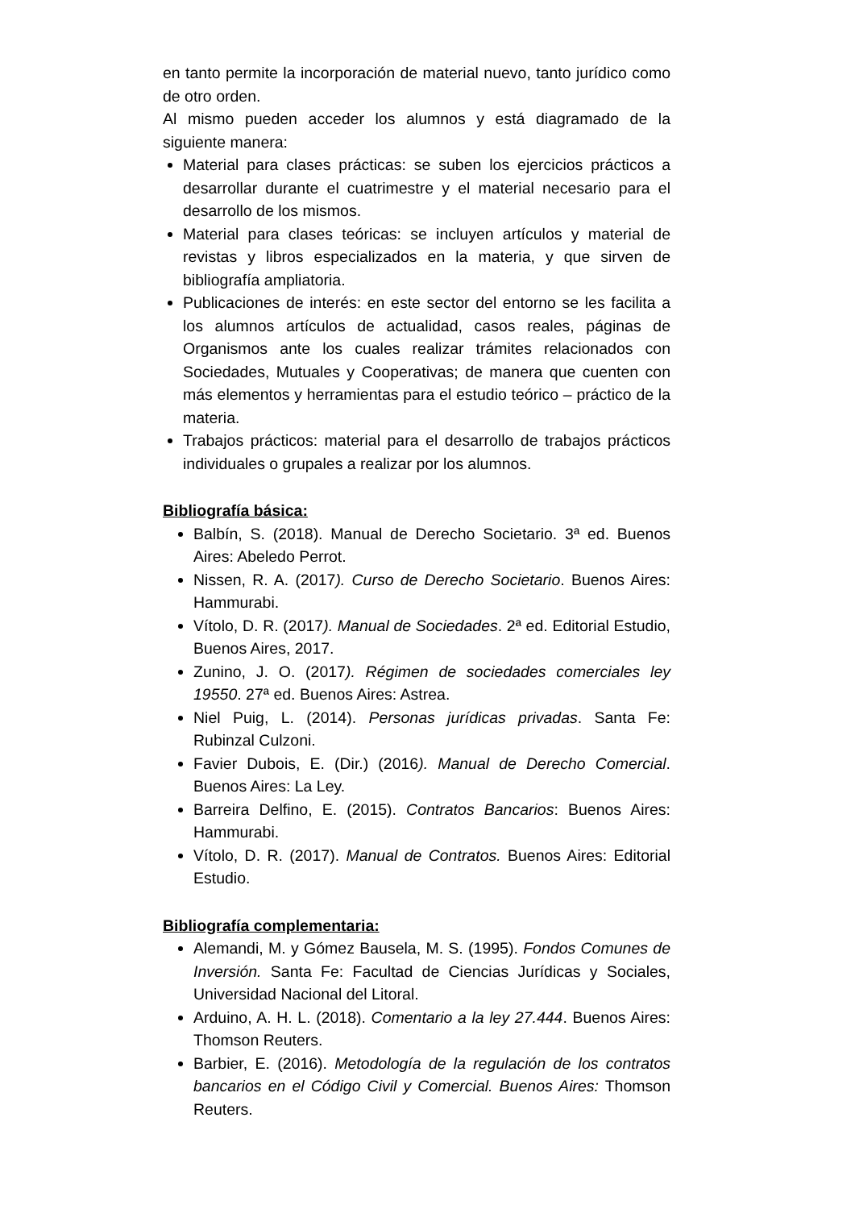en tanto permite la incorporación de material nuevo, tanto jurídico como de otro orden.
Al mismo pueden acceder los alumnos y está diagramado de la siguiente manera:
Material para clases prácticas: se suben los ejercicios prácticos a desarrollar durante el cuatrimestre y el material necesario para el desarrollo de los mismos.
Material para clases teóricas: se incluyen artículos y material de revistas y libros especializados en la materia, y que sirven de bibliografía ampliatoria.
Publicaciones de interés: en este sector del entorno se les facilita a los alumnos artículos de actualidad, casos reales, páginas de Organismos ante los cuales realizar trámites relacionados con Sociedades, Mutuales y Cooperativas; de manera que cuenten con más elementos y herramientas para el estudio teórico – práctico de la materia.
Trabajos prácticos: material para el desarrollo de trabajos prácticos individuales o grupales a realizar por los alumnos.
Bibliografía básica:
Balbín, S. (2018). Manual de Derecho Societario. 3ª ed. Buenos Aires: Abeledo Perrot.
Nissen, R. A. (2017). Curso de Derecho Societario. Buenos Aires: Hammurabi.
Vítolo, D. R. (2017). Manual de Sociedades. 2ª ed. Editorial Estudio, Buenos Aires, 2017.
Zunino, J. O. (2017). Régimen de sociedades comerciales ley 19550. 27ª ed. Buenos Aires: Astrea.
Niel Puig, L. (2014). Personas jurídicas privadas. Santa Fe: Rubinzal Culzoni.
Favier Dubois, E. (Dir.) (2016). Manual de Derecho Comercial. Buenos Aires: La Ley.
Barreira Delfino, E. (2015). Contratos Bancarios: Buenos Aires: Hammurabi.
Vítolo, D. R. (2017). Manual de Contratos. Buenos Aires: Editorial Estudio.
Bibliografía complementaria:
Alemandi, M. y Gómez Bausela, M. S. (1995). Fondos Comunes de Inversión. Santa Fe: Facultad de Ciencias Jurídicas y Sociales, Universidad Nacional del Litoral.
Arduino, A. H. L. (2018). Comentario a la ley 27.444. Buenos Aires: Thomson Reuters.
Barbier, E. (2016). Metodología de la regulación de los contratos bancarios en el Código Civil y Comercial. Buenos Aires: Thomson Reuters.